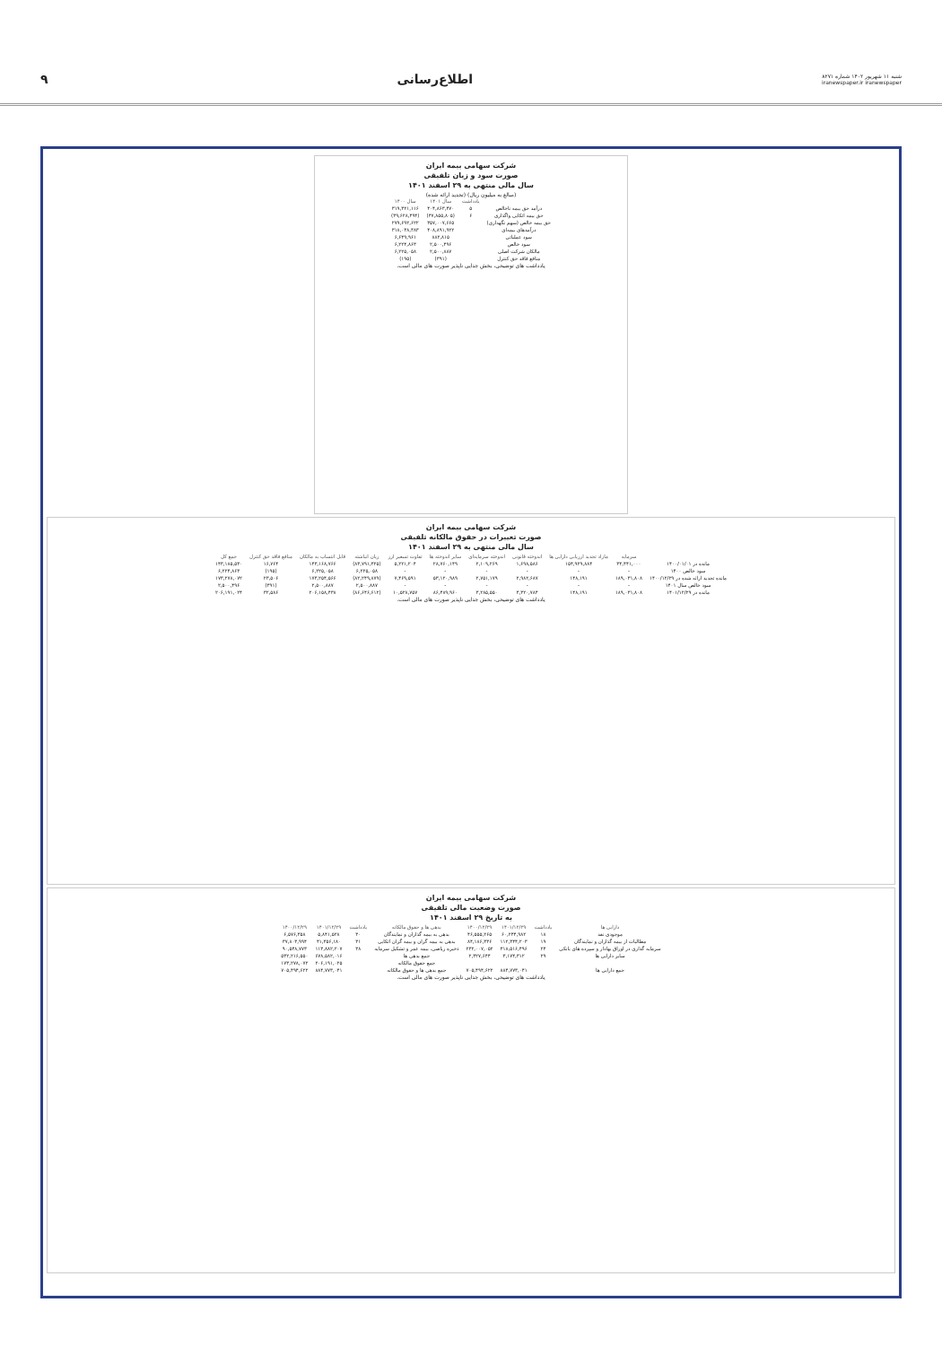شنبه ۱۱ شهریور ۱۴۰۲ شماره ۸۲۷۱
iranewspaper.ir iranewspaper
اطلاع‌رسانی ۹
شرکت سهامی بیمه ایران
صورت سود و زیان تلفیقی
سال مالی منتهی به ۲۹ اسفند ۱۴۰۱
(مبالغ به میلیون ریال) (تجدید ارائه شده)
| | یادداشت | سال ۱۴۰۱ | سال ۱۴۰۰ |
| --- | --- | --- | --- |
| درآمد حق بیمه ناخالص | ۵ | ۴۰۴,۸۶۳,۴۷۰ | ۳۱۹,۳۲۱,۱۱۶ |
| حق بیمه اتکایی واگذاری | ۶ | (۴۷,۸۵۵,۸۰۵) | (۳۹,۶۲۸,۴۹۴) |
| حق بیمه خالص (سهم نگهداری) | | ۳۵۷,۰۰۷,۶۶۵ | ۲۷۹,۶۹۲,۶۲۲ |
| درآمدهای بیمه‌ای | | ۴۰۸,۸۹۱,۹۲۲ | ۳۱۸,۰۳۸,۳۸۳ |
| سود عملیاتی | | ۸۸۲,۸۱۵ | ۶,۶۴۹,۹۶۱ |
| سود خالص | | ۲,۵۰۰,۴۹۶ | ۶,۲۲۴,۸۶۳ |
| مالکان شرکت اصلی | | ۲,۵۰۰,۸۸۷ | ۶,۲۲۵,۰۵۸ |
| منافع فاقد حق کنترل | | (۳۹۱) | (۱۹۵) |
یادداشت های توضیحی، بخش جدایی ناپذیر صورت های مالی است.
شرکت سهامی بیمه ایران
صورت تغییرات در حقوق مالکانه تلفیقی
سال مالی منتهی به ۲۹ اسفند ۱۴۰۱
| | سرمایه | مازاد تجدید ارزیابی دارایی ها | اندوخته قانونی | اندوخته سرمایه‌ای | سایر اندوخته ها | تفاوت تسعیر ارز | زیان انباشته | قابل انتساب به مالکان | منافع فاقد حق کنترل | جمع کل |
| --- | --- | --- | --- | --- | --- | --- | --- | --- | --- | --- |
| مانده در ۱۴۰۰/۰۱/۰۱ | ۳۴,۴۴۱,۰۰۰ | ۱۵۴,۹۲۹,۸۸۴ | ۱,۶۹۸,۵۸۶ | ۲,۱۰۹,۲۶۹ | ۲۸,۷۶۰,۱۴۹ | ۵,۲۲۱,۲۰۴ | (۸۳,۷۹۱,۳۲۵) | ۱۴۳,۱۶۸,۷۶۶ | ۱۶,۷۶۴ | ۱۴۳,۱۸۵,۵۳۰ |
| سود خالص ۱۴۰۰ | - | - | - | - | - | - | ۶,۲۲۵,۰۵۸ | ۶,۲۲۵,۰۵۸ | (۱۹۵) | ۶,۲۲۴,۸۶۳ |
| مانده تجدید ارائه شده در ۱۴۰۰/۱۲/۲۹ | ۱۸۹,۰۳۱,۸۰۸ | ۱۴۸,۱۹۱ | ۲,۹۸۲,۶۸۷ | ۲,۷۵۱,۱۷۹ | ۵۳,۱۲۰,۹۸۹ | ۷,۴۶۹,۵۹۱ | (۸۲,۲۴۹,۸۷۹) | ۱۷۳,۲۵۴,۵۶۶ | ۲۳,۵۰۶ | ۱۷۳,۲۷۸,۰۷۲ |
| سود خالص سال ۱۴۰۱ | - | - | - | - | - | - | ۲,۵۰۰,۸۸۷ | ۲,۵۰۰,۸۸۷ | (۳۹۱) | ۲,۵۰۰,۴۹۶ |
| مانده در ۱۴۰۱/۱۲/۲۹ | ۱۸۹,۰۳۱,۸۰۸ | ۱۴۸,۱۹۱ | ۳,۳۲۰,۷۸۴ | ۳,۲۸۵,۵۵۰ | ۸۶,۴۸۹,۹۶۰ | ۱۰,۵۲۸,۷۵۷ | (۸۶,۶۴۶,۶۱۲) | ۲۰۶,۱۵۸,۴۳۸ | ۳۲,۵۸۶ | ۲۰۶,۱۹۱,۰۲۴ |
یادداشت های توضیحی، بخش جدایی ناپذیر صورت های مالی است.
شرکت سهامی بیمه ایران
صورت وضعیت مالی تلفیقی
به تاریخ ۲۹ اسفند ۱۴۰۱
| دارایی ها | یادداشت | ۱۴۰۱/۱۲/۲۹ | ۱۴۰۰/۱۲/۲۹ | بدهی ها و حقوق مالکانه | یادداشت | ۱۴۰۱/۱۲/۲۹ | ۱۴۰۰/۱۲/۲۹ |
| --- | --- | --- | --- | --- | --- | --- | --- |
| موجودی نقد | ۱۸ | ۶۰,۲۴۴,۹۸۲ | ۴۶,۵۵۵,۲۶۵ | بدهی به بیمه گذاران و نمایندگان | ۳۰ | ۵,۸۴۱,۵۲۸ | ۶,۵۷۶,۳۵۸ |
| مطالبات از بیمه گذاران و نمایندگان | ۱۹ | ۱۱۲,۳۴۴,۲۰۳ | ۸۴,۱۸۶,۳۳۶ | بدهی به بیمه گران و بیمه گران اتکایی | ۳۱ | ۴۱,۳۵۶,۱۸۰ | ۳۷,۸۰۳,۹۹۴ |
| سرمایه گذاری در اوراق بهادار و سپرده های بانکی | ۲۴ | ۳۱۸,۵۱۶,۴۹۶ | ۲۳۲,۰۰۷,۰۵۲ | ذخیره ریاضی، بیمه عمر و تشکیل سرمایه | ۳۸ | ۱۱۳,۸۸۲,۲۰۷ | ۹۰,۵۴۸,۷۷۳ |
| سایر دارایی ها | ۲۹ | ۳,۱۷۴,۳۱۲ | ۲,۳۲۷,۶۴۴ | جمع بدهی ها | | ۶۷۸,۵۸۲,۰۱۶ | ۵۳۲,۲۱۶,۵۵۰ |
| | | | | جمع حقوق مالکانه | | ۲۰۶,۱۹۱,۰۲۵ | ۱۷۳,۲۷۸,۰۷۲ |
| جمع دارایی ها | | ۸۸۴,۷۷۳,۰۴۱ | ۷۰۵,۴۹۴,۶۲۲ | جمع بدهی ها و حقوق مالکانه | | ۸۸۴,۷۷۳,۰۴۱ | ۷۰۵,۴۹۴,۶۲۲ |
یادداشت های توضیحی، بخش جدایی ناپذیر صورت های مالی است.